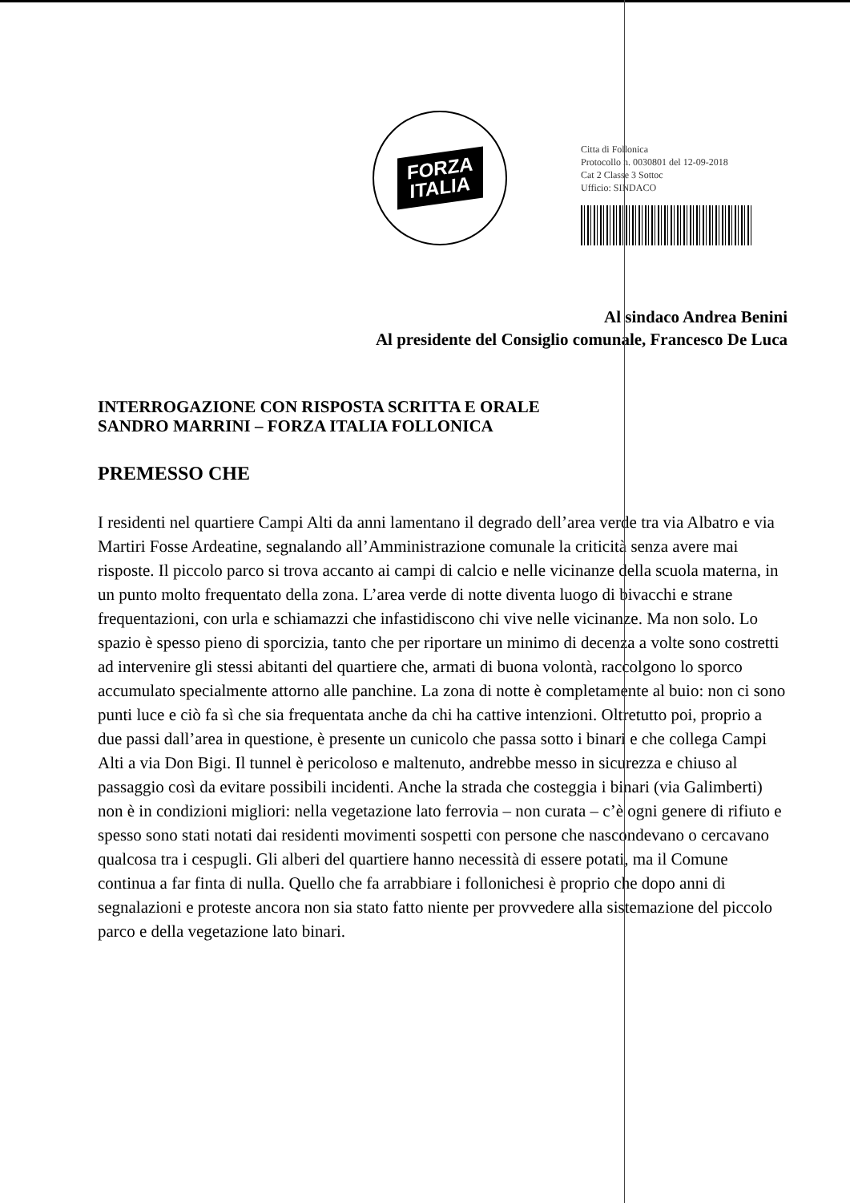FORZA
ITALIA
Citta di Follonica
Protocollo n. 0030801 del 12-09-2018
Cat 2 Classe 3 Sottoc
Ufficio: SINDACO
Al sindaco Andrea Benini
Al presidente del Consiglio comunale, Francesco De Luca
INTERROGAZIONE CON RISPOSTA SCRITTA E ORALE
SANDRO MARRINI – FORZA ITALIA FOLLONICA
PREMESSO CHE
I residenti nel quartiere Campi Alti da anni lamentano il degrado dell’area verde tra via Albatro e via Martiri Fosse Ardeatine, segnalando all’Amministrazione comunale la criticità senza avere mai risposte. Il piccolo parco si trova accanto ai campi di calcio e nelle vicinanze della scuola materna, in un punto molto frequentato della zona. L’area verde di notte diventa luogo di bivacchi e strane frequentazioni, con urla e schiamazzi che infastidiscono chi vive nelle vicinanze. Ma non solo. Lo spazio è spesso pieno di sporcizia, tanto che per riportare un minimo di decenza a volte sono costretti ad intervenire gli stessi abitanti del quartiere che, armati di buona volontà, raccolgono lo sporco accumulato specialmente attorno alle panchine. La zona di notte è completamente al buio: non ci sono punti luce e ciò fa sì che sia frequentata anche da chi ha cattive intenzioni. Oltretutto poi, proprio a due passi dall’area in questione, è presente un cunicolo che passa sotto i binari e che collega Campi Alti a via Don Bigi. Il tunnel è pericoloso e maltenuto, andrebbe messo in sicurezza e chiuso al passaggio così da evitare possibili incidenti. Anche la strada che costeggia i binari (via Galimberti) non è in condizioni migliori: nella vegetazione lato ferrovia – non curata – c’è ogni genere di rifiuto e spesso sono stati notati dai residenti movimenti sospetti con persone che nascondevano o cercavano qualcosa tra i cespugli. Gli alberi del quartiere hanno necessità di essere potati, ma il Comune continua a far finta di nulla. Quello che fa arrabbiare i follonichesi è proprio che dopo anni di segnalazioni e proteste ancora non sia stato fatto niente per provvedere alla sistemazione del piccolo parco e della vegetazione lato binari.